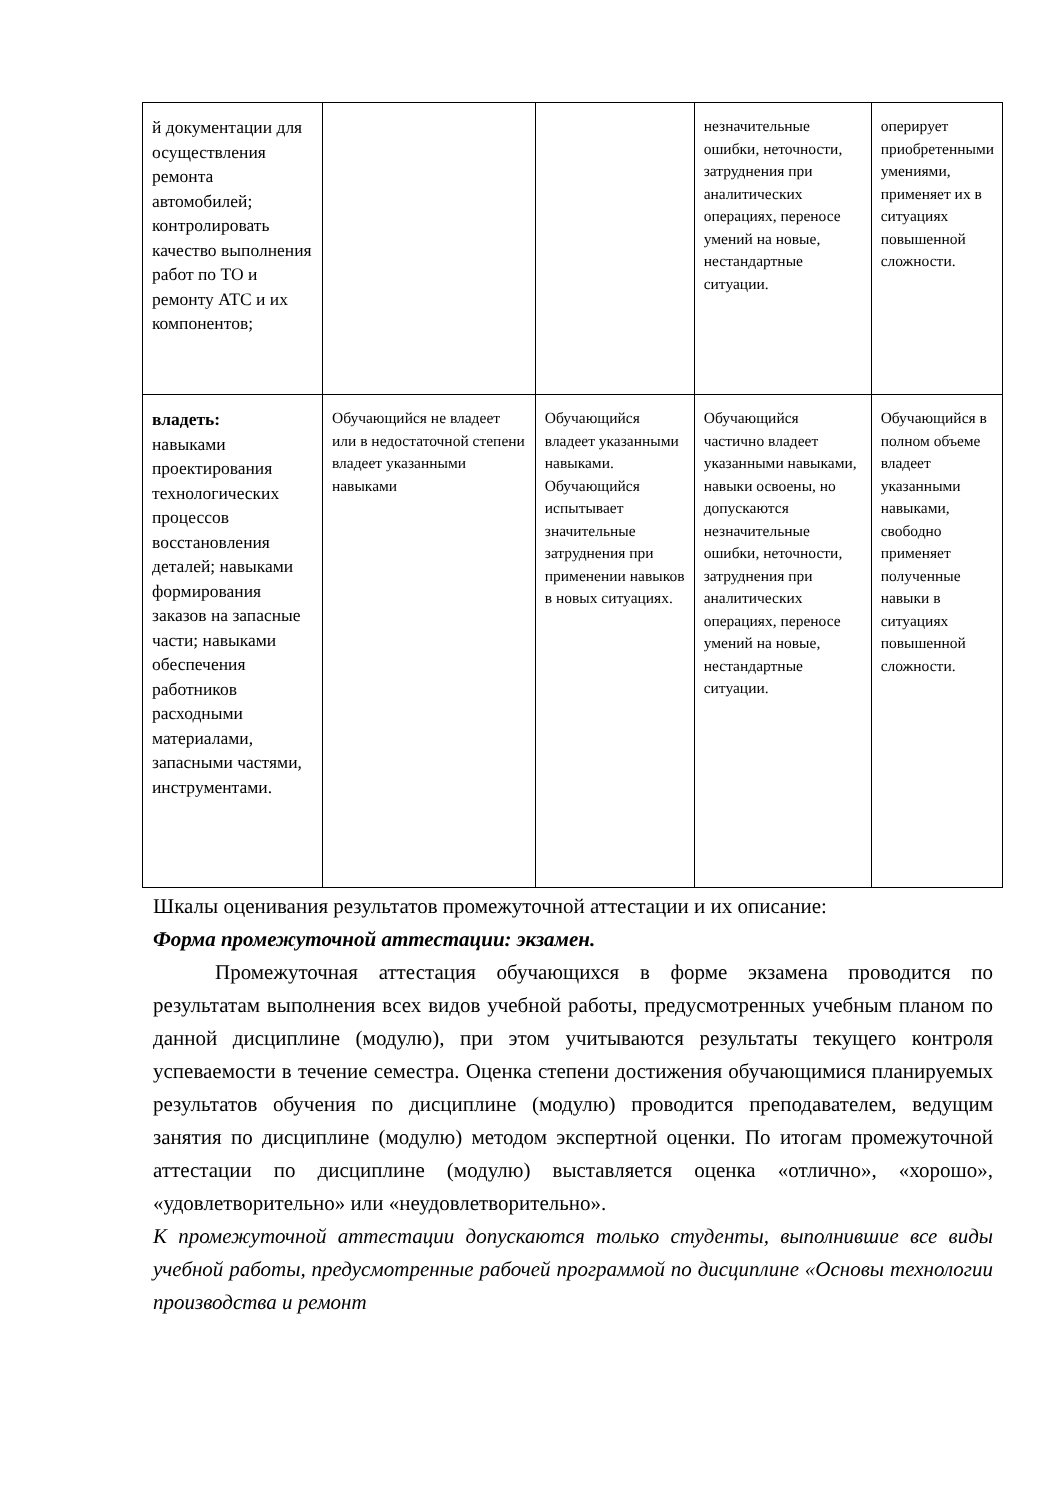| й документации для осуществления ремонта автомобилей; контролировать качество выполнения работ по ТО и ремонту АТС и их компонентов; | | | незначительные ошибки, неточности, затруднения при аналитических операциях, переносе умений на новые, нестандартные ситуации. | оперирует приобретенными умениями, применяет их в ситуациях повышенной сложности. |
| владеть: навыками проектирования технологических процессов восстановления деталей; навыками формирования заказов на запасные части; навыками обеспечения работников расходными материалами, запасными частями, инструментами. | Обучающийся не владеет или в недостаточной степени владеет указанными навыками | Обучающийся владеет указанными навыками. Обучающийся испытывает значительные затруднения при применении навыков в новых ситуациях. | Обучающийся частично владеет указанными навыками, навыки освоены, но допускаются незначительные ошибки, неточности, затруднения при аналитических операциях, переносе умений на новые, нестандартные ситуации. | Обучающийся в полном объеме владеет указанными навыками, свободно применяет полученные навыки в ситуациях повышенной сложности. |
Шкалы оценивания результатов промежуточной аттестации и их описание:
Форма промежуточной аттестации: экзамен.
Промежуточная аттестация обучающихся в форме экзамена проводится по результатам выполнения всех видов учебной работы, предусмотренных учебным планом по данной дисциплине (модулю), при этом учитываются результаты текущего контроля успеваемости в течение семестра. Оценка степени достижения обучающимися планируемых результатов обучения по дисциплине (модулю) проводится преподавателем, ведущим занятия по дисциплине (модулю) методом экспертной оценки. По итогам промежуточной аттестации по дисциплине (модулю) выставляется оценка «отлично», «хорошо», «удовлетворительно» или «неудовлетворительно».
К промежуточной аттестации допускаются только студенты, выполнившие все виды учебной работы, предусмотренные рабочей программой по дисциплине «Основы технологии производства и ремонт